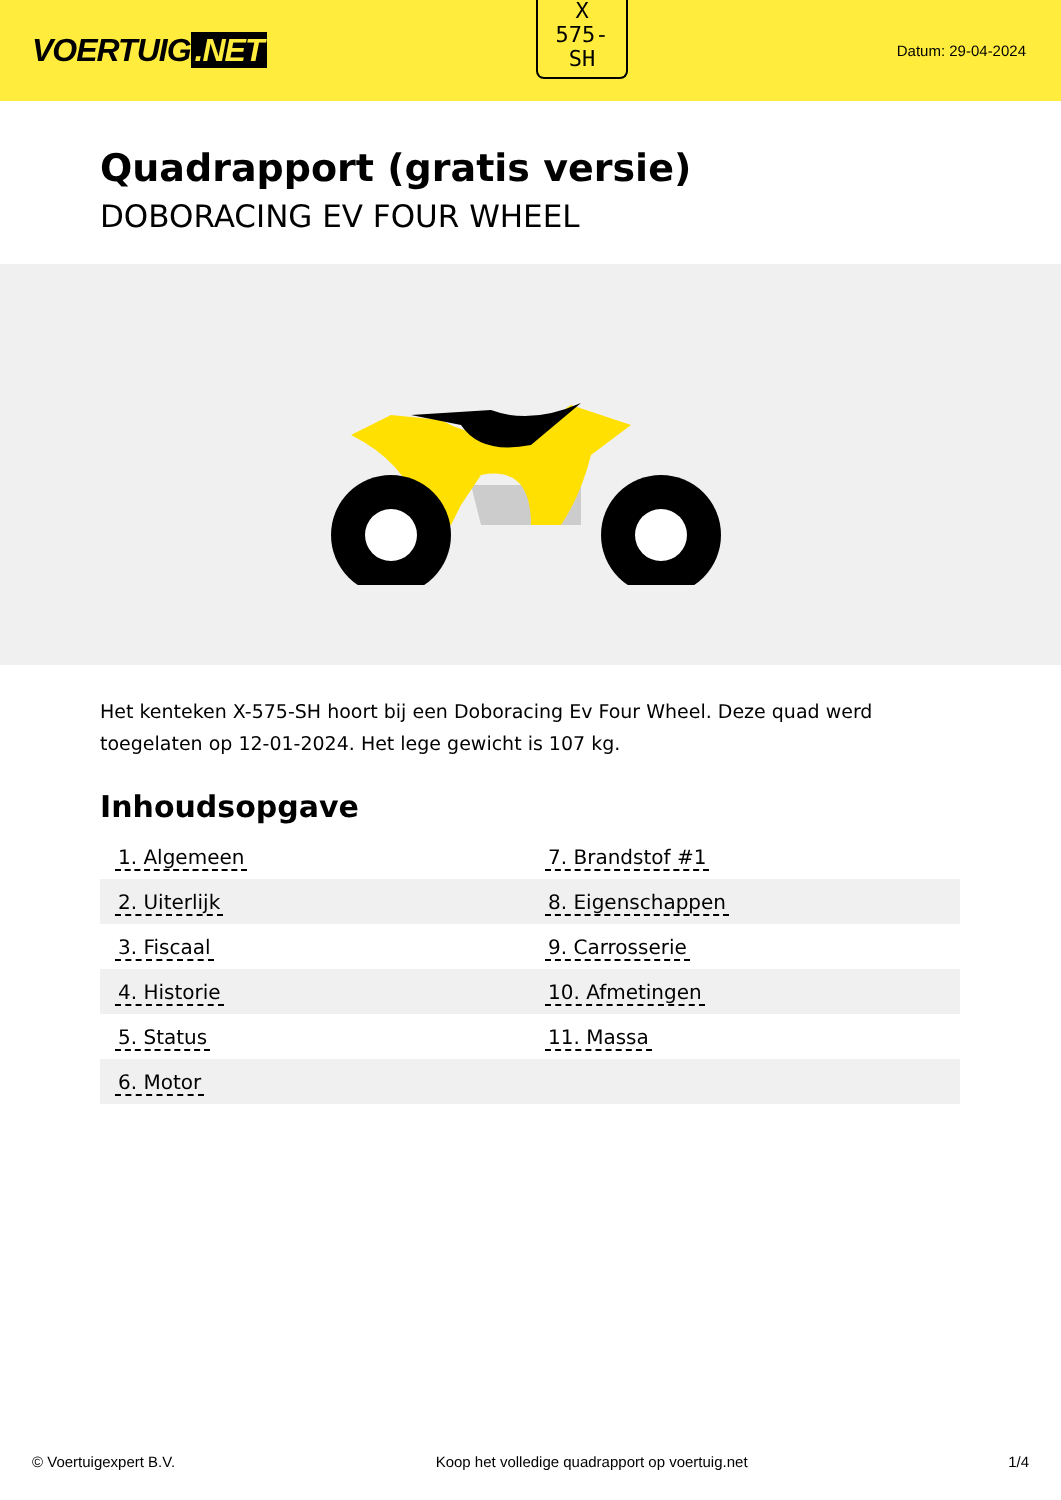VOERTUIG.NET
X
575-
SH
Datum: 29-04-2024
Quadrapport (gratis versie)
DOBORACING EV FOUR WHEEL
Het kenteken X-575-SH hoort bij een Doboracing Ev Four Wheel. Deze quad werd toegelaten op 12-01-2024. Het lege gewicht is 107 kg.
Inhoudsopgave
| 1. Algemeen | 7. Brandstof #1 |
| 2. Uiterlijk | 8. Eigenschappen |
| 3. Fiscaal | 9. Carrosserie |
| 4. Historie | 10. Afmetingen |
| 5. Status | 11. Massa |
| 6. Motor | |
© Voertuigexpert B.V. Koop het volledige quadrapport op voertuig.net 1/4